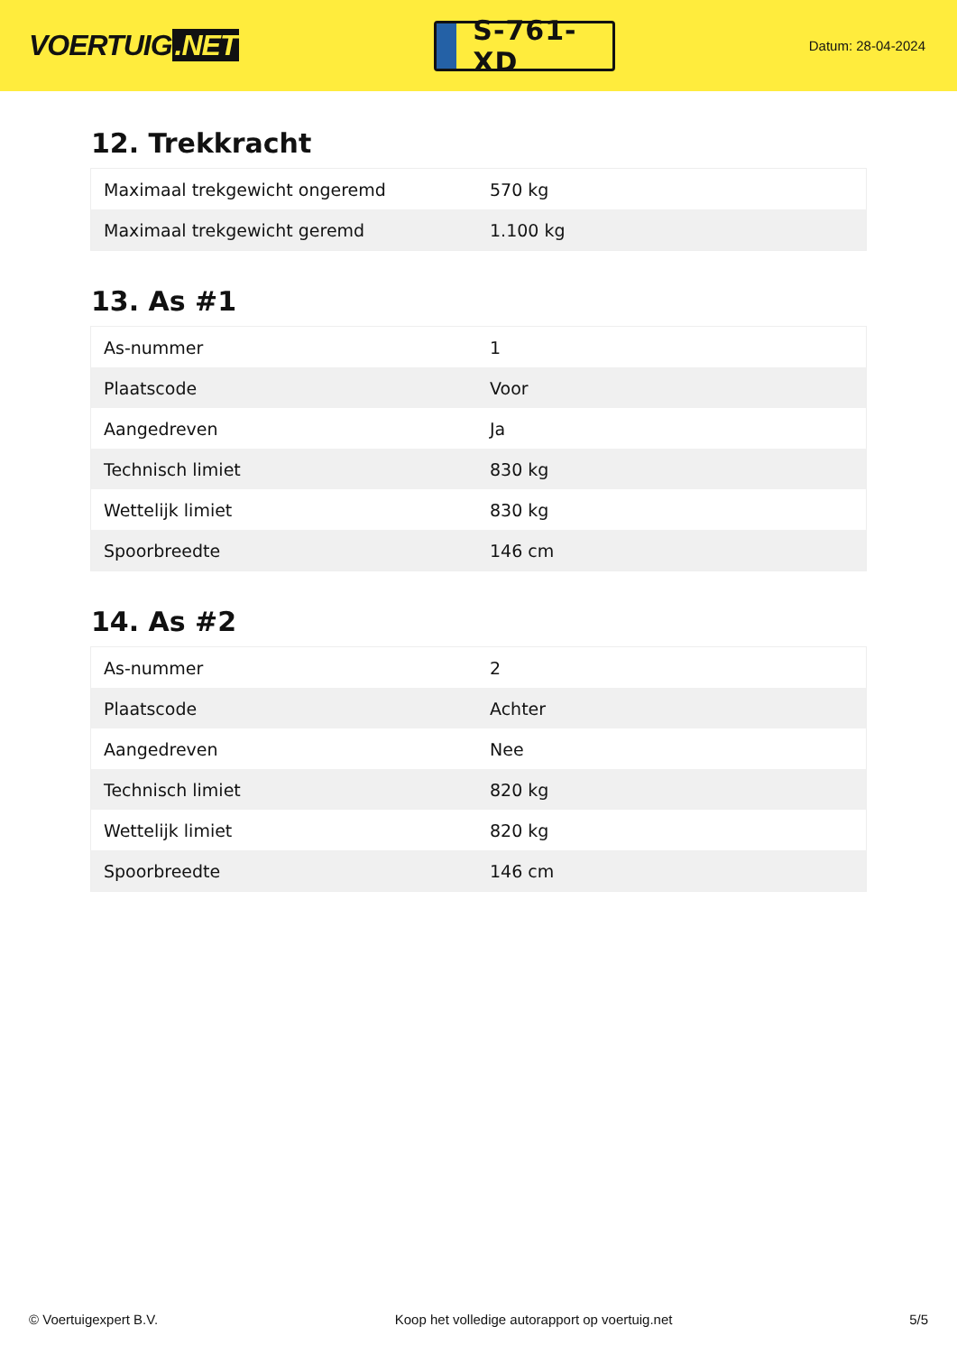VOERTUIG.NET
S-761-XD
Datum: 28-04-2024
12. Trekkracht
| Maximaal trekgewicht ongeremd | 570 kg |
| Maximaal trekgewicht geremd | 1.100 kg |
13. As #1
| As-nummer | 1 |
| Plaatscode | Voor |
| Aangedreven | Ja |
| Technisch limiet | 830 kg |
| Wettelijk limiet | 830 kg |
| Spoorbreedte | 146 cm |
14. As #2
| As-nummer | 2 |
| Plaatscode | Achter |
| Aangedreven | Nee |
| Technisch limiet | 820 kg |
| Wettelijk limiet | 820 kg |
| Spoorbreedte | 146 cm |
© Voertuigexpert B.V. Koop het volledige autorapport op voertuig.net 5/5